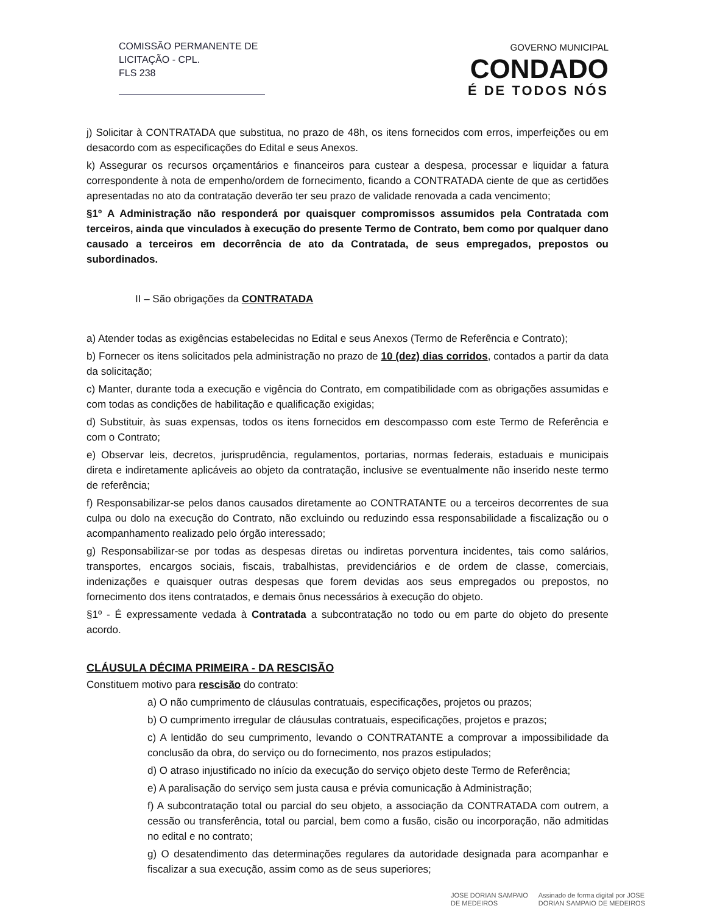COMISSÃO PERMANENTE DE
LICITAÇÃO - CPL.
FLS 238
GOVERNO MUNICIPAL
CONDADO
É DE TODOS NÓS
j) Solicitar à CONTRATADA que substitua, no prazo de 48h, os itens fornecidos com erros, imperfeições ou em desacordo com as especificações do Edital e seus Anexos.
k) Assegurar os recursos orçamentários e financeiros para custear a despesa, processar e liquidar a fatura correspondente à nota de empenho/ordem de fornecimento, ficando a CONTRATADA ciente de que as certidões apresentadas no ato da contratação deverão ter seu prazo de validade renovada a cada vencimento;
§1º A Administração não responderá por quaisquer compromissos assumidos pela Contratada com terceiros, ainda que vinculados à execução do presente Termo de Contrato, bem como por qualquer dano causado a terceiros em decorrência de ato da Contratada, de seus empregados, prepostos ou subordinados.
II – São obrigações da CONTRATADA
a) Atender todas as exigências estabelecidas no Edital e seus Anexos (Termo de Referência e Contrato);
b) Fornecer os itens solicitados pela administração no prazo de 10 (dez) dias corridos, contados a partir da data da solicitação;
c) Manter, durante toda a execução e vigência do Contrato, em compatibilidade com as obrigações assumidas e com todas as condições de habilitação e qualificação exigidas;
d) Substituir, às suas expensas, todos os itens fornecidos em descompasso com este Termo de Referência e com o Contrato;
e) Observar leis, decretos, jurisprudência, regulamentos, portarias, normas federais, estaduais e municipais direta e indiretamente aplicáveis ao objeto da contratação, inclusive se eventualmente não inserido neste termo de referência;
f) Responsabilizar-se pelos danos causados diretamente ao CONTRATANTE ou a terceiros decorrentes de sua culpa ou dolo na execução do Contrato, não excluindo ou reduzindo essa responsabilidade a fiscalização ou o acompanhamento realizado pelo órgão interessado;
g) Responsabilizar-se por todas as despesas diretas ou indiretas porventura incidentes, tais como salários, transportes, encargos sociais, fiscais, trabalhistas, previdenciários e de ordem de classe, comerciais, indenizações e quaisquer outras despesas que forem devidas aos seus empregados ou prepostos, no fornecimento dos itens contratados, e demais ônus necessários à execução do objeto.
§1º - É expressamente vedada à Contratada a subcontratação no todo ou em parte do objeto do presente acordo.
CLÁUSULA DÉCIMA PRIMEIRA - DA RESCISÃO
Constituem motivo para rescisão do contrato:
a) O não cumprimento de cláusulas contratuais, especificações, projetos ou prazos;
b) O cumprimento irregular de cláusulas contratuais, especificações, projetos e prazos;
c) A lentidão do seu cumprimento, levando o CONTRATANTE a comprovar a impossibilidade da conclusão da obra, do serviço ou do fornecimento, nos prazos estipulados;
d) O atraso injustificado no início da execução do serviço objeto deste Termo de Referência;
e) A paralisação do serviço sem justa causa e prévia comunicação à Administração;
f) A subcontratação total ou parcial do seu objeto, a associação da CONTRATADA com outrem, a cessão ou transferência, total ou parcial, bem como a fusão, cisão ou incorporação, não admitidas no edital e no contrato;
g) O desatendimento das determinações regulares da autoridade designada para acompanhar e fiscalizar a sua execução, assim como as de seus superiores;
JOSE DORIAN SAMPAIO
DE MEDEIROS
Assinado de forma digital por JOSE
DORIAN SAMPAIO DE MEDEIROS